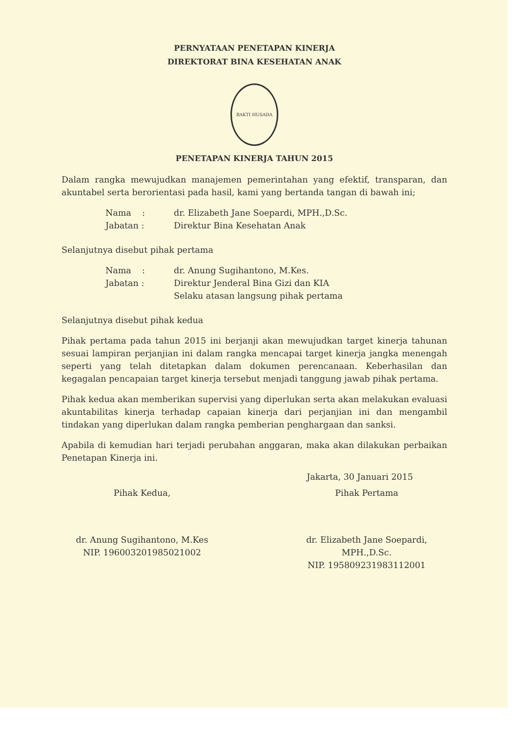PERNYATAAN PENETAPAN KINERJA
DIREKTORAT BINA KESEHATAN ANAK
BAKTI HUSADA
PENETAPAN KINERJA TAHUN 2015
Dalam rangka mewujudkan manajemen pemerintahan yang efektif, transparan, dan akuntabel serta berorientasi pada hasil, kami yang bertanda tangan di bawah ini;
| Nama : | dr. Elizabeth Jane Soepardi, MPH.,D.Sc. |
| Jabatan : | Direktur Bina Kesehatan Anak |
Selanjutnya disebut pihak pertama
| Nama : | dr. Anung Sugihantono, M.Kes. |
| Jabatan : | Direktur Jenderal Bina Gizi dan KIA Selaku atasan langsung pihak pertama |
Selanjutnya disebut pihak kedua
Pihak pertama pada tahun 2015 ini berjanji akan mewujudkan target kinerja tahunan sesuai lampiran perjanjian ini dalam rangka mencapai target kinerja jangka menengah seperti yang telah ditetapkan dalam dokumen perencanaan. Keberhasilan dan kegagalan pencapaian target kinerja tersebut menjadi tanggung jawab pihak pertama.
Pihak kedua akan memberikan supervisi yang diperlukan serta akan melakukan evaluasi akuntabilitas kinerja terhadap capaian kinerja dari perjanjian ini dan mengambil tindakan yang diperlukan dalam rangka pemberian penghargaan dan sanksi.
Apabila di kemudian hari terjadi perubahan anggaran, maka akan dilakukan perbaikan Penetapan Kinerja ini.
Jakarta, 30 Januari 2015
Pihak Kedua,
dr. Anung Sugihantono, M.Kes
NIP. 196003201985021002
Pihak Pertama
dr. Elizabeth Jane Soepardi, MPH.,D.Sc.
NIP. 195809231983112001